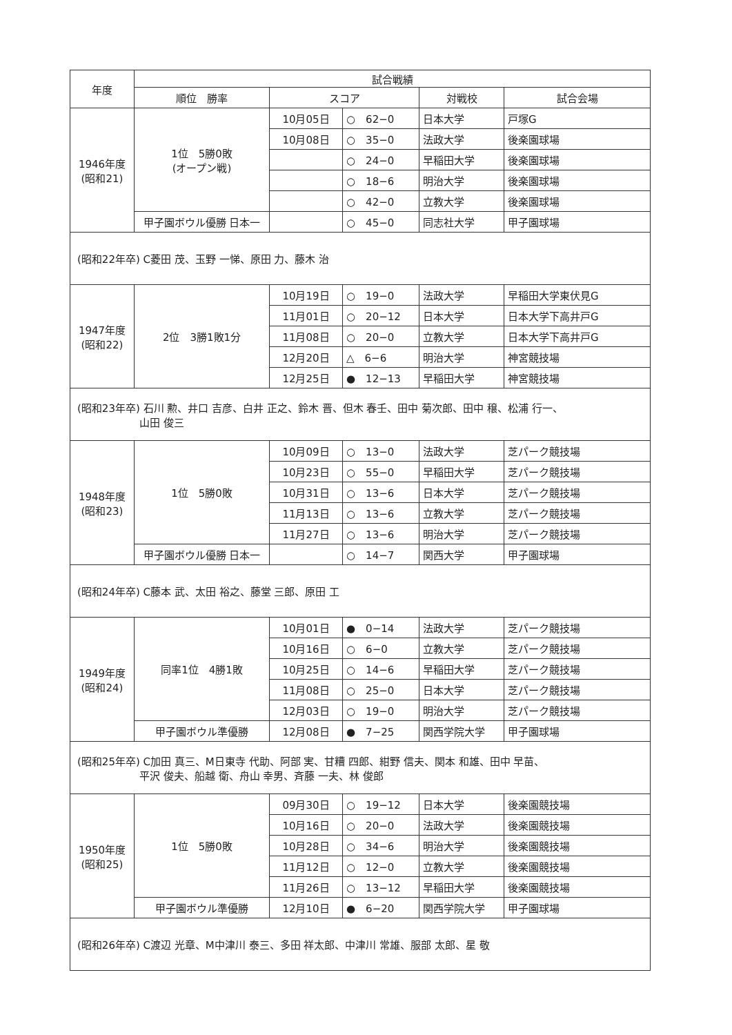| 年度 | 試合戦績 | | | | |
| --- | --- | --- | --- | --- | --- |
| | 順位 勝率 | スコア | | 対戦校 | 試合会場 |
| 1946年度 (昭和21) | 1位 5勝0敗 (オープン戦) | 10月05日 | ○ 62−0 | 日本大学 | 戸塚G |
| | | 10月08日 | ○ 35−0 | 法政大学 | 後楽園球場 |
| | | | ○ 24−0 | 早稲田大学 | 後楽園球場 |
| | | | ○ 18−6 | 明治大学 | 後楽園球場 |
| | | | ○ 42−0 | 立教大学 | 後楽園球場 |
| | 甲子園ボウル優勝 日本一 | | ○ 45−0 | 同志社大学 | 甲子園球場 |
| (昭和22年卒) C菱田 茂、玉野 一悌、原田 力、藤木 治 | | | | | |
| 1947年度 (昭和22) | 2位 3勝1敗1分 | 10月19日 | ○ 19−0 | 法政大学 | 早稲田大学東伏見G |
| | | 11月01日 | ○ 20−12 | 日本大学 | 日本大学下高井戸G |
| | | 11月08日 | ○ 20−0 | 立教大学 | 日本大学下高井戸G |
| | | 12月20日 | △ 6−6 | 明治大学 | 神宮競技場 |
| | | 12月25日 | ● 12−13 | 早稲田大学 | 神宮競技場 |
| (昭和23年卒) 石川 勲、井口 吉彦、白井 正之、鈴木 晋、但木 春壬、田中 菊次郎、田中 穣、松浦 行一、 山田 俊三 | | | | | |
| 1948年度 (昭和23) | 1位 5勝0敗 | 10月09日 | ○ 13−0 | 法政大学 | 芝パーク競技場 |
| | | 10月23日 | ○ 55−0 | 早稲田大学 | 芝パーク競技場 |
| | | 10月31日 | ○ 13−6 | 日本大学 | 芝パーク競技場 |
| | | 11月13日 | ○ 13−6 | 立教大学 | 芝パーク競技場 |
| | | 11月27日 | ○ 13−6 | 明治大学 | 芝パーク競技場 |
| | 甲子園ボウル優勝 日本一 | | ○ 14−7 | 関西大学 | 甲子園球場 |
| (昭和24年卒) C藤本 武、太田 裕之、藤堂 三郎、原田 工 | | | | | |
| 1949年度 (昭和24) | 同率1位 4勝1敗 | 10月01日 | ● 0−14 | 法政大学 | 芝パーク競技場 |
| | | 10月16日 | ○ 6−0 | 立教大学 | 芝パーク競技場 |
| | | 10月25日 | ○ 14−6 | 早稲田大学 | 芝パーク競技場 |
| | | 11月08日 | ○ 25−0 | 日本大学 | 芝パーク競技場 |
| | | 12月03日 | ○ 19−0 | 明治大学 | 芝パーク競技場 |
| | 甲子園ボウル準優勝 | 12月08日 | ● 7−25 | 関西学院大学 | 甲子園球場 |
| (昭和25年卒) C加田 真三、M日東寺 代助、阿部 実、甘糟 四郎、紺野 信夫、関本 和雄、田中 早苗、 平沢 俊夫、船越 衛、舟山 幸男、斉藤 一夫、林 俊郎 | | | | | |
| 1950年度 (昭和25) | 1位 5勝0敗 | 09月30日 | ○ 19−12 | 日本大学 | 後楽園競技場 |
| | | 10月16日 | ○ 20−0 | 法政大学 | 後楽園競技場 |
| | | 10月28日 | ○ 34−6 | 明治大学 | 後楽園競技場 |
| | | 11月12日 | ○ 12−0 | 立教大学 | 後楽園競技場 |
| | | 11月26日 | ○ 13−12 | 早稲田大学 | 後楽園競技場 |
| | 甲子園ボウル準優勝 | 12月10日 | ● 6−20 | 関西学院大学 | 甲子園球場 |
| (昭和26年卒) C渡辺 光章、M中津川 泰三、多田 祥太郎、中津川 常雄、服部 太郎、星 敬 | | | | | |